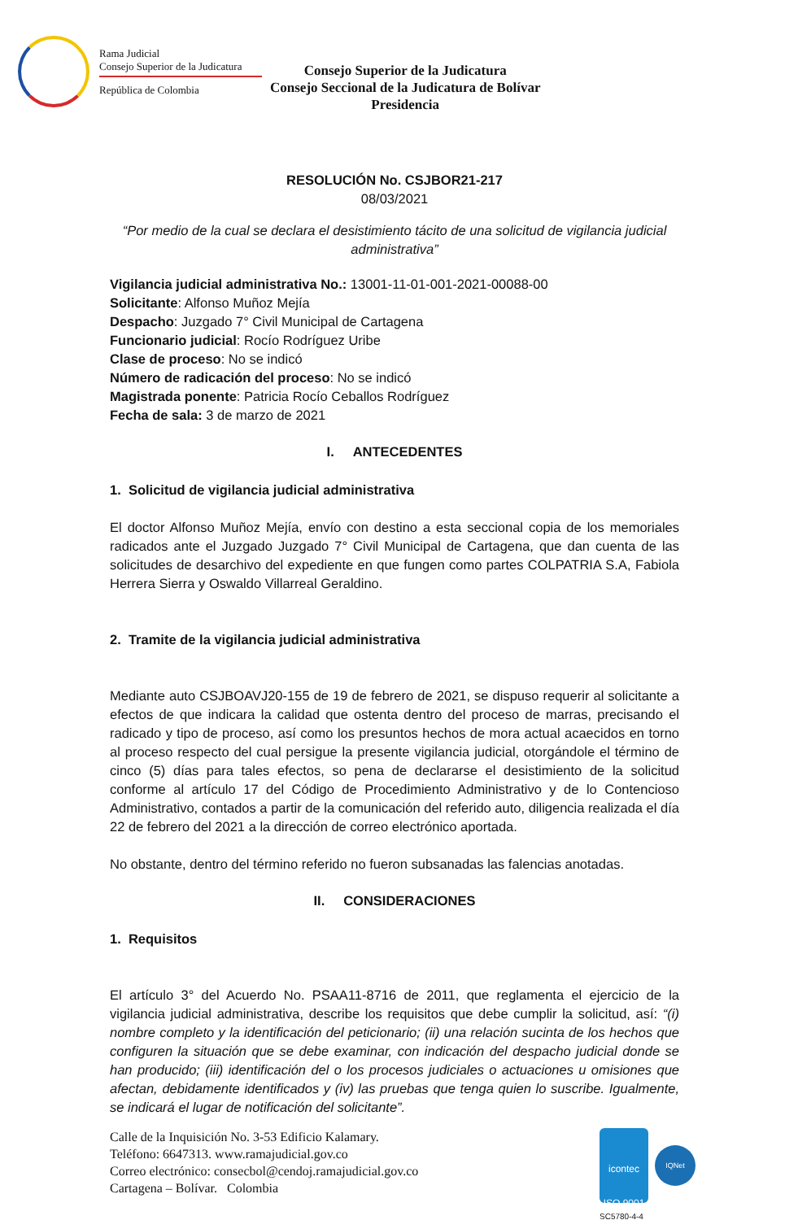Rama Judicial
Consejo Superior de la Judicatura
República de Colombia
Consejo Superior de la Judicatura
Consejo Seccional de la Judicatura de Bolívar
Presidencia
RESOLUCIÓN No. CSJBOR21-217
08/03/2021
“Por medio de la cual se declara el desistimiento tácito de una solicitud de vigilancia judicial administrativa”
Vigilancia judicial administrativa No.: 13001-11-01-001-2021-00088-00
Solicitante: Alfonso Muñoz Mejía
Despacho: Juzgado 7° Civil Municipal de Cartagena
Funcionario judicial: Rocío Rodríguez Uribe
Clase de proceso: No se indicó
Número de radicación del proceso: No se indicó
Magistrada ponente: Patricia Rocío Ceballos Rodríguez
Fecha de sala: 3 de marzo de 2021
I. ANTECEDENTES
1. Solicitud de vigilancia judicial administrativa
El doctor Alfonso Muñoz Mejía, envío con destino a esta seccional copia de los memoriales radicados ante el Juzgado Juzgado 7° Civil Municipal de Cartagena, que dan cuenta de las solicitudes de desarchivo del expediente en que fungen como partes COLPATRIA S.A, Fabiola Herrera Sierra y Oswaldo Villarreal Geraldino.
2. Tramite de la vigilancia judicial administrativa
Mediante auto CSJBOAVJ20-155 de 19 de febrero de 2021, se dispuso requerir al solicitante a efectos de que indicara la calidad que ostenta dentro del proceso de marras, precisando el radicado y tipo de proceso, así como los presuntos hechos de mora actual acaecidos en torno al proceso respecto del cual persigue la presente vigilancia judicial, otorgándole el término de cinco (5) días para tales efectos, so pena de declararse el desistimiento de la solicitud conforme al artículo 17 del Código de Procedimiento Administrativo y de lo Contencioso Administrativo, contados a partir de la comunicación del referido auto, diligencia realizada el día 22 de febrero del 2021 a la dirección de correo electrónico aportada.
No obstante, dentro del término referido no fueron subsanadas las falencias anotadas.
II. CONSIDERACIONES
1. Requisitos
El artículo 3° del Acuerdo No. PSAA11-8716 de 2011, que reglamenta el ejercicio de la vigilancia judicial administrativa, describe los requisitos que debe cumplir la solicitud, así: “(i) nombre completo y la identificación del peticionario; (ii) una relación sucinta de los hechos que configuren la situación que se debe examinar, con indicación del despacho judicial donde se han producido; (iii) identificación del o los procesos judiciales o actuaciones u omisiones que afectan, debidamente identificados y (iv) las pruebas que tenga quien lo suscribe. Igualmente, se indicará el lugar de notificación del solicitante”.
Calle de la Inquisición No. 3-53 Edificio Kalamary.
Teléfono: 6647313. www.ramajudicial.gov.co
Correo electrónico: consecbol@cendoj.ramajudicial.gov.co
Cartagena – Bolívar. Colombia
icontec
ISO 9001
IQNet
SC5780-4-4